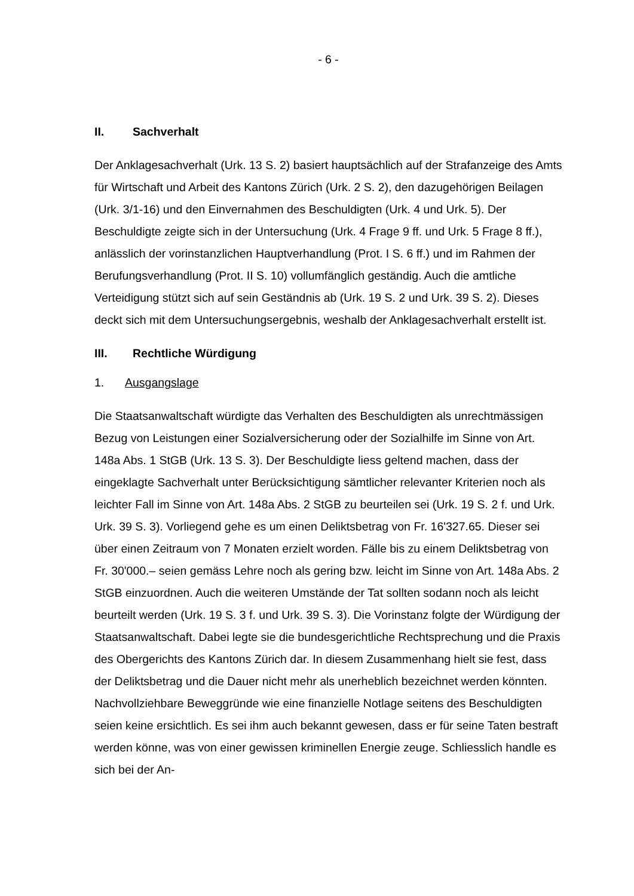- 6 -
II. Sachverhalt
Der Anklagesachverhalt (Urk. 13 S. 2) basiert hauptsächlich auf der Strafanzeige des Amts für Wirtschaft und Arbeit des Kantons Zürich (Urk. 2 S. 2), den dazuge­hörigen Beilagen (Urk. 3/1-16) und den Einvernahmen des Beschuldigten (Urk. 4 und Urk. 5). Der Beschuldigte zeigte sich in der Untersuchung (Urk. 4 Frage 9 ff. und Urk. 5 Frage 8 ff.), anlässlich der vorinstanzlichen Hauptverhandlung (Prot. I S. 6 ff.) und im Rahmen der Berufungsverhandlung (Prot. II S. 10) vollumfänglich geständig. Auch die amtliche Verteidigung stützt sich auf sein Geständnis ab (Urk. 19 S. 2 und Urk. 39 S. 2). Dieses deckt sich mit dem Untersuchungsergeb­nis, weshalb der Anklagesachverhalt erstellt ist.
III. Rechtliche Würdigung
1. Ausgangslage
Die Staatsanwaltschaft würdigte das Verhalten des Beschuldigten als unrecht­mässigen Bezug von Leistungen einer Sozialversicherung oder der Sozialhilfe im Sinne von Art. 148a Abs. 1 StGB (Urk. 13 S. 3). Der Beschuldigte liess geltend machen, dass der eingeklagte Sachverhalt unter Berücksichtigung sämtlicher re­levanter Kriterien noch als leichter Fall im Sinne von Art. 148a Abs. 2 StGB zu beurteilen sei (Urk. 19 S. 2 f. und Urk. Urk. 39 S. 3). Vorliegend gehe es um einen Deliktsbetrag von Fr. 16'327.65. Dieser sei über einen Zeitraum von 7 Monaten erzielt worden. Fälle bis zu einem Deliktsbetrag von Fr. 30'000.– seien gemäss Lehre noch als gering bzw. leicht im Sinne von Art. 148a Abs. 2 StGB einzuord­nen. Auch die weiteren Umstände der Tat sollten sodann noch als leicht beurteilt werden (Urk. 19 S. 3 f. und Urk. 39 S. 3). Die Vorinstanz folgte der Würdigung der Staatsanwaltschaft. Dabei legte sie die bundesgerichtliche Rechtsprechung und die Praxis des Obergerichts des Kantons Zürich dar. In diesem Zusammenhang hielt sie fest, dass der Deliktsbetrag und die Dauer nicht mehr als unerheblich be­zeichnet werden könnten. Nachvollziehbare Beweggründe wie eine finanzielle Notlage seitens des Beschuldigten seien keine ersichtlich. Es sei ihm auch be­kannt gewesen, dass er für seine Taten bestraft werden könne, was von einer gewissen kriminellen Energie zeuge. Schliesslich handle es sich bei der An-